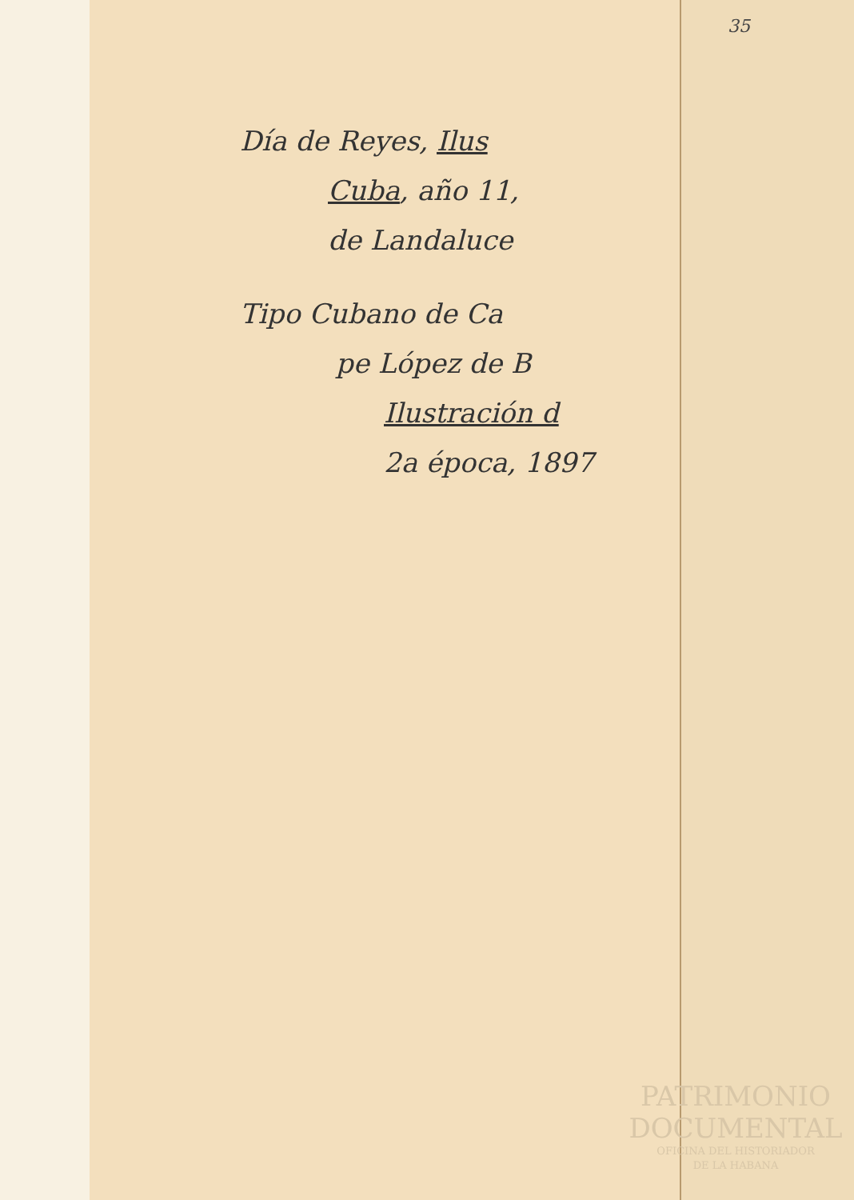35
Día de Reyes, Ilus
Cuba, año 11,
de Landaluce
Tipo Cubano de Ca
pe López de B
Ilustración d
2a época, 1897
PATRIMONIO
DOCUMENTAL
OFICINA DEL HISTORIADOR
DE LA HABANA